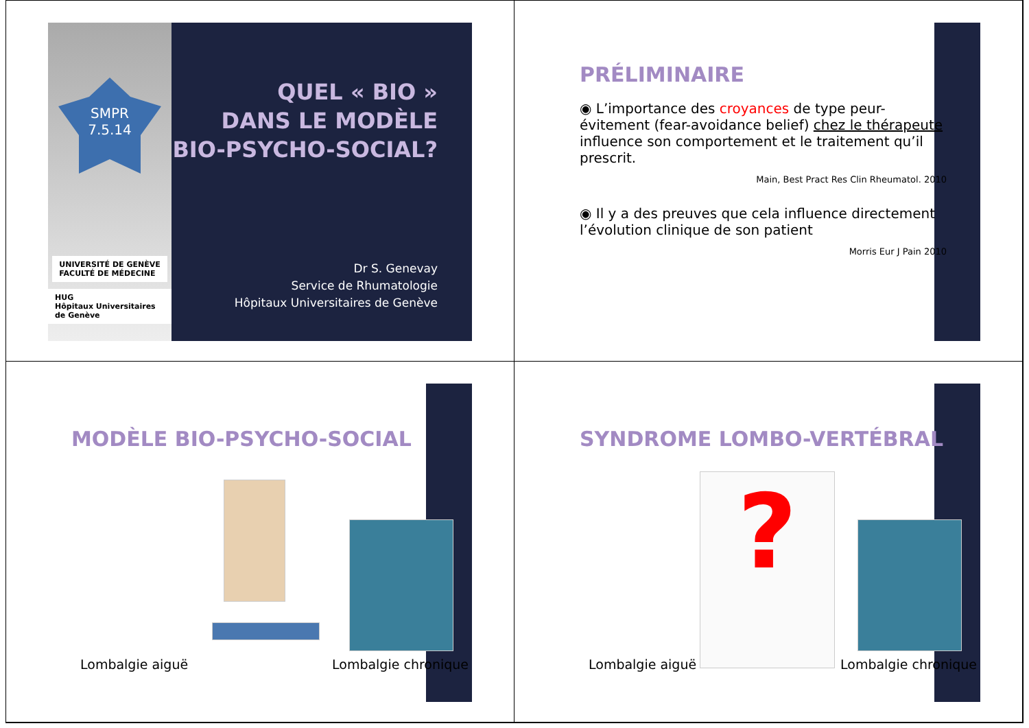SMPR
7.5.14
UNIVERSITÉ DE GENÈVE
FACULTÉ DE MÉDECINE
HUG
Hôpitaux Universitaires de Genève
QUEL « BIO »
DANS LE MODÈLE
BIO-PSYCHO-SOCIAL?
Dr S. Genevay
Service de Rhumatologie
Hôpitaux Universitaires de Genève
PRÉLIMINAIRE
◉ L’importance des croyances de type peur-évitement (fear-avoidance belief) chez le thérapeute influence son comportement et le traitement qu’il prescrit.
Main, Best Pract Res Clin Rheumatol. 2010
◉ Il y a des preuves que cela influence directement l’évolution clinique de son patient
Morris Eur J Pain 2010
MODÈLE BIO-PSYCHO-SOCIAL
Lombalgie aiguë Lombalgie chronique
SYNDROME LOMBO-VERTÉBRAL
?
Lombalgie aiguë Lombalgie chronique